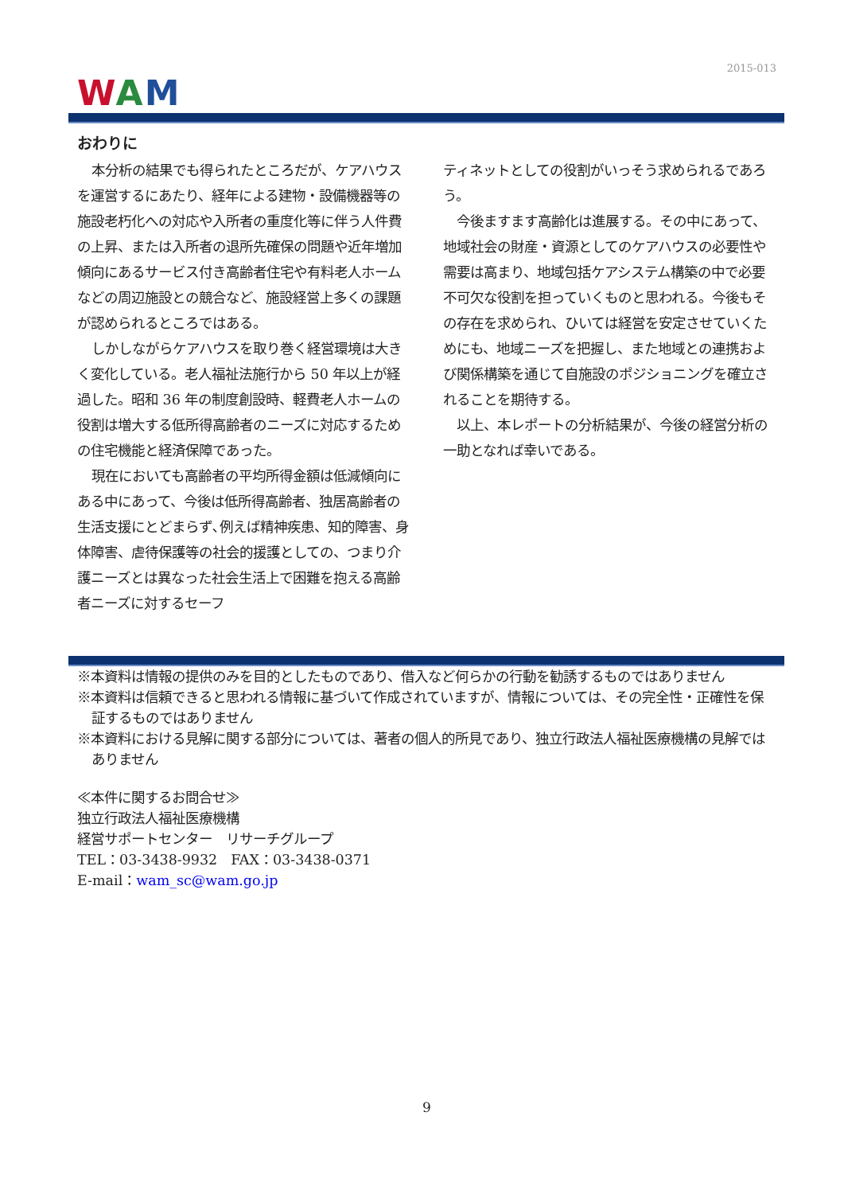2015-013
WAM
おわりに
本分析の結果でも得られたところだが、ケアハウスを運営するにあたり、経年による建物・設備機器等の施設老朽化への対応や入所者の重度化等に伴う人件費の上昇、または入所者の退所先確保の問題や近年増加傾向にあるサービス付き高齢者住宅や有料老人ホームなどの周辺施設との競合など、施設経営上多くの課題が認められるところではある。
しかしながらケアハウスを取り巻く経営環境は大きく変化している。老人福祉法施行から 50 年以上が経過した。昭和 36 年の制度創設時、軽費老人ホームの役割は増大する低所得高齢者のニーズに対応するための住宅機能と経済保障であった。
現在においても高齢者の平均所得金額は低減傾向にある中にあって、今後は低所得高齢者、独居高齢者の生活支援にとどまらず､例えば精神疾患、知的障害、身体障害、虐待保護等の社会的援護としての、つまり介護ニーズとは異なった社会生活上で困難を抱える高齢者ニーズに対するセーフ
ティネットとしての役割がいっそう求められるであろう。
今後ますます高齢化は進展する。その中にあって、地域社会の財産・資源としてのケアハウスの必要性や需要は高まり、地域包括ケアシステム構築の中で必要不可欠な役割を担っていくものと思われる。今後もその存在を求められ、ひいては経営を安定させていくためにも、地域ニーズを把握し、また地域との連携および関係構築を通じて自施設のポジショニングを確立されることを期待する。
以上、本レポートの分析結果が、今後の経営分析の一助となれば幸いである。
※本資料は情報の提供のみを目的としたものであり、借入など何らかの行動を勧誘するものではありません
※本資料は信頼できると思われる情報に基づいて作成されていますが、情報については、その完全性・正確性を保証するものではありません
※本資料における見解に関する部分については、著者の個人的所見であり、独立行政法人福祉医療機構の見解ではありません
≪本件に関するお問合せ≫
独立行政法人福祉医療機構
経営サポートセンター　リサーチグループ
TEL：03-3438-9932　FAX：03-3438-0371
E-mail：wam_sc@wam.go.jp
9